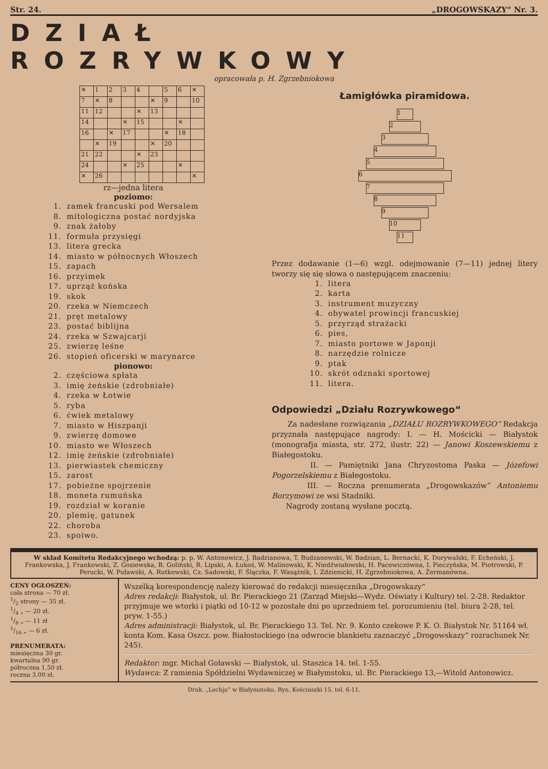Str. 24. „DROGOWSKAZY“ Nr. 3.
DZIAŁ ROZRYWKOWY
opracowała p. H. Zgrzebniokowa
| ✕ | 1 | 2 | 3 | 4 | | 5 | 6 | ✕ |
| 7 | ✕ | 8 | | | ✕ | 9 | | 10 |
| 11 | 12 | | | ✕ | 13 | | | |
| 14 | | | ✕ | 15 | | | ✕ | |
| 16 | | ✕ | 17 | | | ✕ | 18 | |
| | ✕ | 19 | | | ✕ | 20 | | |
| 21 | 22 | | | ✕ | 23 | | | |
| 24 | | | ✕ | 25 | | | ✕ | |
| ✕ | 26 | | | | | | | ✕ |
rz—jedna litera
poziomo:
1. zamek francuski pod Wersalem
8. mitologiczna postać nordyjska
9. znak żałoby
11. formuła przysięgi
13. litera grecka
14. miasto w północnych Włoszech
15. zapach
16. przyimek
17. uprząż końska
19. skok
20. rzeka w Niemczech
21. pręt metalowy
23. postać biblijna
24. rzeka w Szwajcarji
25. zwierzę leśne
26. stopień oficerski w marynarce
pionowo:
2. częściowa spłata
3. imię żeńskie (zdrobniałe)
4. rzeka w Łotwie
5. ryba
6. ćwiek metalowy
7. miasto w Hiszpanji
9. zwierzę domowe
10. miasto we Włoszech
12. imię żeńskie (zdrobniałe)
13. pierwiastek chemiczny
15. zarost
17. pobieżne spojrzenie
18. moneta rumuńska
19. rozdział w koranie
20. plemię, gatunek
22. choroba
23. spoiwo.
Łamigłówka piramidowa.
1
2
3
4
5
6
7
8
9
10
11
Przez dodawanie (1—6) wzgl. odejmowanie (7—11) jednej litery tworzy się się słowa o następującem znaczeniu:
1. litera
2. karta
3. instrument muzyczny
4. obywatel prowincji francuskiej
5. przyrząd strażacki
6. pies,
7. miasto portowe w Japonji
8. narzędzie rolnicze
9. ptak
10. skrót odznaki sportowej
11. litera.
Odpowiedzi „Działu Rozrywkowego“
Za nadesłane rozwiązania „DZIAŁU ROZRYWKOWEGO“ Redakcja przyznała następujące nagrody: I. — H. Mościcki — Białystok (monografja miasta, str. 272, ilustr. 22) — Janowi Koszewskiemu z Białegostoku.
II. — Pamiętniki Jana Chryzostoma Paska — Józefowi Pogorzelskiemu z Białegostoku.
III. — Roczna prenumerata „Drogowskazów“ Antoniemu Borzymowi ze wsi Stadniki.
Nagrody zostaną wysłane pocztą.
W skład Komitetu Redakcyjnego wchodzą: p. p. W. Antonowicz, J. Badzianowa, T. Budzanowski, W. Badzian, L. Bernacki, K. Dorywalski, F. Echeński, J. Frankowska, J. Frankowski, Z. Gosiewska, B. Goliński, R. Lipski, A. Łukoś, W. Malinowski, K. Niedźwiałowski, H. Pacewiczówna, I. Pieczyńska, M. Piotrowski, P. Perucki, W. Puławski, A. Rutkowski, Cz. Sadowski, F. Ślączka, F. Wasążnik, I. Zdzienicki, H. Zgrzebniokowa, A. Żermanówna.
CENY OGŁOSZEŃ:
cała strona — 70 zł.
1/2 strony — 35 zł.
1/4 „ — 20 zł.
1/8 „ — 11 zł
1/16 „ — 6 zł.
PRENUMERATA:
miesięczna 30 gr.
kwartalna 90 gr.
półroczna 1.50 zł.
roczna 3.00 zł.
Wszelką korespondencję należy kierować do redakcji miesięcznika „Drogowskazy“
Adres redakcji: Białystok, ul. Br. Pierackiego 21 (Zarząd Miejski—Wydz. Oświaty i Kultury) tel. 2-28. Redaktor przyjmuje we wtorki i piątki od 10-12 w pozostałe dni po uprzedniem tel. porozumieniu (tel. biura 2-28, tel. pryw. 1-55.)
Adres administracji: Białystok, ul. Br. Pierackiego 13. Tel. Nr. 9. Konto czekowe P. K. O. Białystok Nr. 51164 wł. konta Kom. Kasa Oszcz. pow. Białostockiego (na odwrocie blankietu zaznaczyć „Drogowskazy“ rozrachunek Nr. 245).
Redaktor: mgr. Michał Goławski — Białystok, ul. Staszica 14. tel. 1-55.
Wydawca: Z ramienia Spółdzielni Wydawniczej w Białymstoku, ul. Br. Pierackiego 13,—Witold Antonowicz.
Druk. „Lechja“ w Białymstoku, Ryn. Kościuszki 15, tel. 6-11.